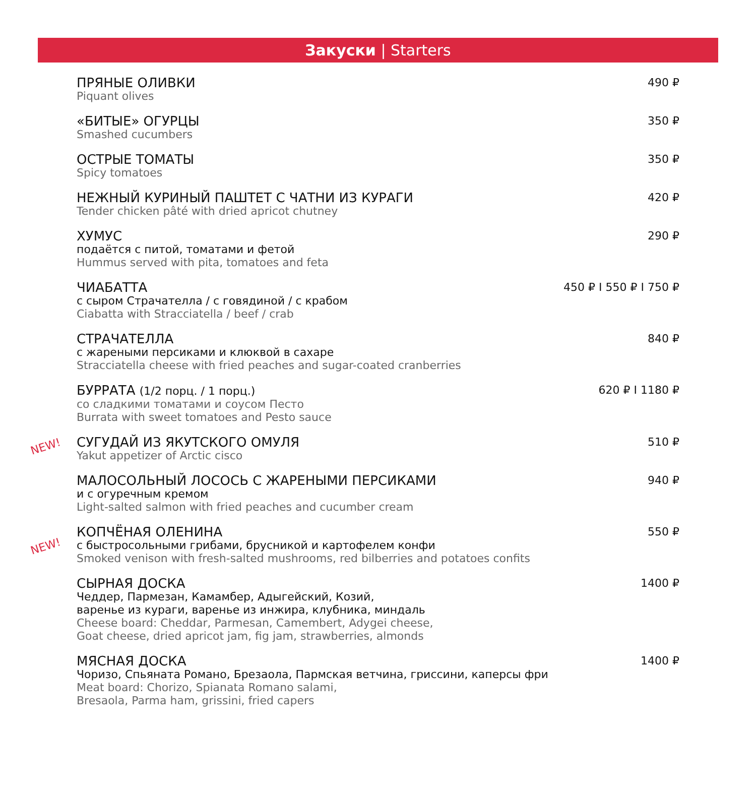Закуски | Starters
ПРЯНЫЕ ОЛИВКИ
Piquant olives
490 ₽
«БИТЫЕ» ОГУРЦЫ
Smashed cucumbers
350 ₽
ОСТРЫЕ ТОМАТЫ
Spicy tomatoes
350 ₽
НЕЖНЫЙ КУРИНЫЙ ПАШТЕТ С ЧАТНИ ИЗ КУРАГИ
Tender chicken pâté with dried apricot chutney
420 ₽
ХУМУС
подаётся с питой, томатами и фетой
Hummus served with pita, tomatoes and feta
290 ₽
ЧИАБАТТА
с сыром Страчателла / с говядиной / с крабом
Ciabatta with Stracciatella / beef / crab
450 ₽ I 550 ₽ I 750 ₽
СТРАЧАТЕЛЛА
с жареными персиками и клюквой в сахаре
Stracciatella cheese with fried peaches and sugar-coated cranberries
840 ₽
БУРРАТА (1/2 порц. / 1 порц.)
со сладкими томатами и соусом Песто
Burrata with sweet tomatoes and Pesto sauce
620 ₽ I 1180 ₽
NEW!
СУГУДАЙ ИЗ ЯКУТСКОГО ОМУЛЯ
Yakut appetizer of Arctic cisco
510 ₽
МАЛОСОЛЬНЫЙ ЛОСОСЬ С ЖАРЕНЫМИ ПЕРСИКАМИ
и с огуречным кремом
Light-salted salmon with fried peaches and cucumber cream
940 ₽
NEW!
КОПЧЁНАЯ ОЛЕНИНА
с быстросольными грибами, брусникой и картофелем конфи
Smoked venison with fresh-salted mushrooms, red bilberries and potatoes confits
550 ₽
СЫРНАЯ ДОСКА
Чеддер, Пармезан, Камамбер, Адыгейский, Козий,
варенье из кураги, варенье из инжира, клубника, миндаль
Cheese board: Cheddar, Parmesan, Camembert, Adygei cheese,
Goat cheese, dried apricot jam, fig jam, strawberries, almonds
1400 ₽
МЯСНАЯ ДОСКА
Чоризо, Спьяната Романо, Брезаола, Пармская ветчина, гриссини, каперсы фри
Meat board: Chorizo, Spianata Romano salami,
Bresaola, Parma ham, grissini, fried capers
1400 ₽